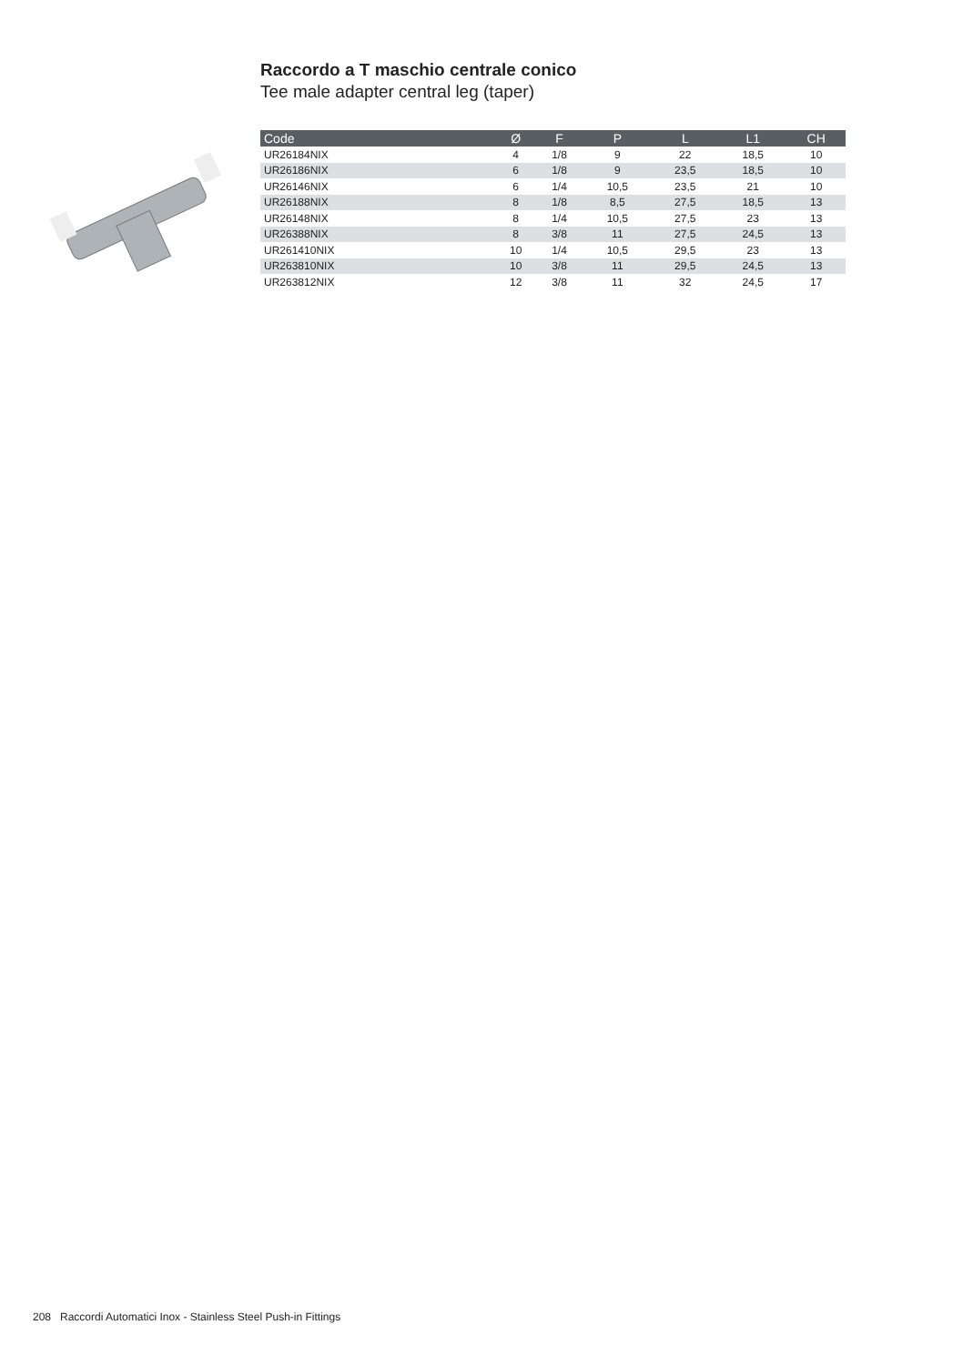Raccordo a T maschio centrale conico
Tee male adapter central leg (taper)
| Code | Ø | F | P | L | L1 | CH |
| --- | --- | --- | --- | --- | --- | --- |
| UR26184NIX | 4 | 1/8 | 9 | 22 | 18,5 | 10 |
| UR26186NIX | 6 | 1/8 | 9 | 23,5 | 18,5 | 10 |
| UR26146NIX | 6 | 1/4 | 10,5 | 23,5 | 21 | 10 |
| UR26188NIX | 8 | 1/8 | 8,5 | 27,5 | 18,5 | 13 |
| UR26148NIX | 8 | 1/4 | 10,5 | 27,5 | 23 | 13 |
| UR26388NIX | 8 | 3/8 | 11 | 27,5 | 24,5 | 13 |
| UR261410NIX | 10 | 1/4 | 10,5 | 29,5 | 23 | 13 |
| UR263810NIX | 10 | 3/8 | 11 | 29,5 | 24,5 | 13 |
| UR263812NIX | 12 | 3/8 | 11 | 32 | 24,5 | 17 |
208 Raccordi Automatici Inox - Stainless Steel Push-in Fittings